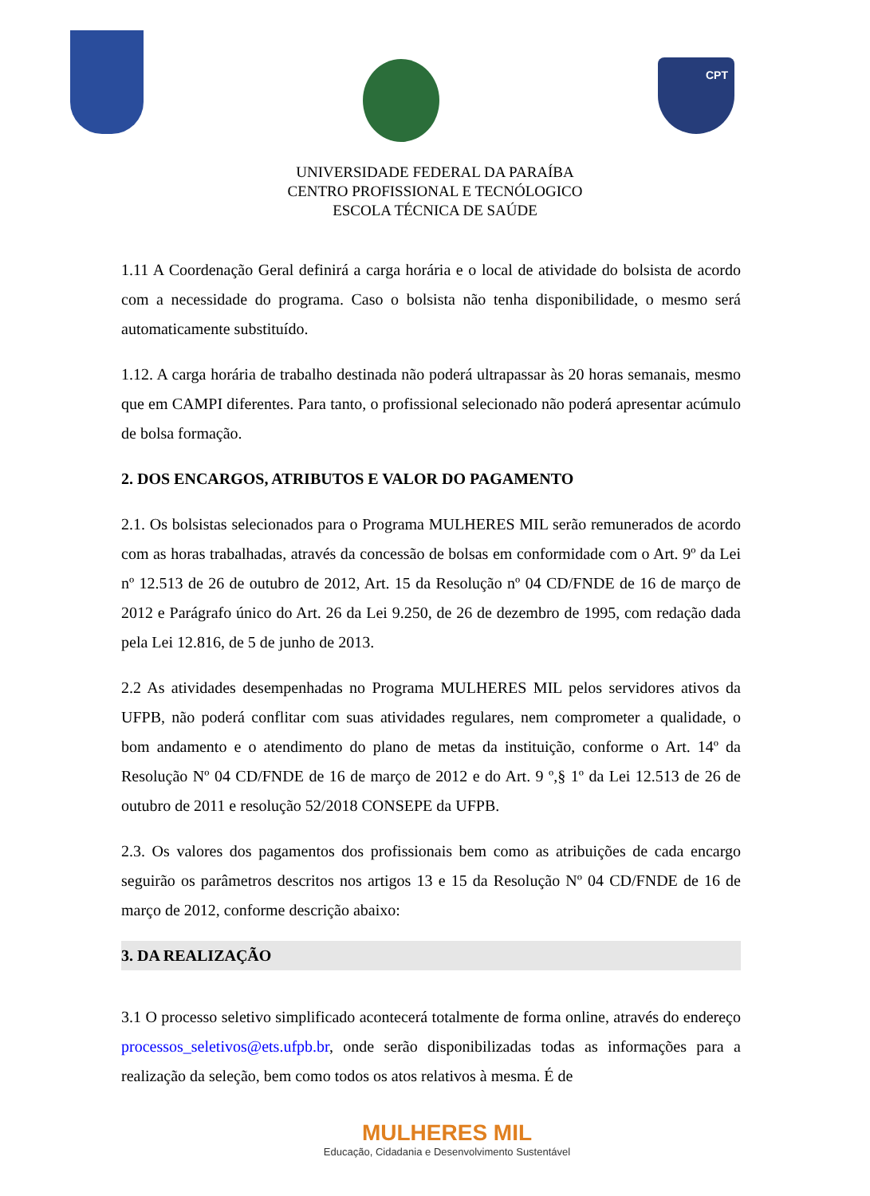CPT
UNIVERSIDADE FEDERAL DA PARAÍBA
CENTRO PROFISSIONAL E TECNÓLOGICO
ESCOLA TÉCNICA DE SAÚDE
1.11 A Coordenação Geral definirá a carga horária e o local de atividade do bolsista de acordo com a necessidade do programa. Caso o bolsista não tenha disponibilidade, o mesmo será automaticamente substituído.
1.12. A carga horária de trabalho destinada não poderá ultrapassar às 20 horas semanais, mesmo que em CAMPI diferentes. Para tanto, o profissional selecionado não poderá apresentar acúmulo de bolsa formação.
2. DOS ENCARGOS, ATRIBUTOS E VALOR DO PAGAMENTO
2.1. Os bolsistas selecionados para o Programa MULHERES MIL serão remunerados de acordo com as horas trabalhadas, através da concessão de bolsas em conformidade com o Art. 9º da Lei nº 12.513 de 26 de outubro de 2012, Art. 15 da Resolução nº 04 CD/FNDE de 16 de março de 2012 e Parágrafo único do Art. 26 da Lei 9.250, de 26 de dezembro de 1995, com redação dada pela Lei 12.816, de 5 de junho de 2013.
2.2 As atividades desempenhadas no Programa MULHERES MIL pelos servidores ativos da UFPB, não poderá conflitar com suas atividades regulares, nem comprometer a qualidade, o bom andamento e o atendimento do plano de metas da instituição, conforme o Art. 14º da Resolução Nº 04 CD/FNDE de 16 de março de 2012 e do Art. 9 º,§ 1º da Lei 12.513 de 26 de outubro de 2011 e resolução 52/2018 CONSEPE da UFPB.
2.3. Os valores dos pagamentos dos profissionais bem como as atribuições de cada encargo seguirão os parâmetros descritos nos artigos 13 e 15 da Resolução Nº 04 CD/FNDE de 16 de março de 2012, conforme descrição abaixo:
3. DA REALIZAÇÃO
3.1 O processo seletivo simplificado acontecerá totalmente de forma online, através do endereço processos_seletivos@ets.ufpb.br, onde serão disponibilizadas todas as informações para a realização da seleção, bem como todos os atos relativos à mesma. É de
MULHERES MIL
Educação, Cidadania e Desenvolvimento Sustentável